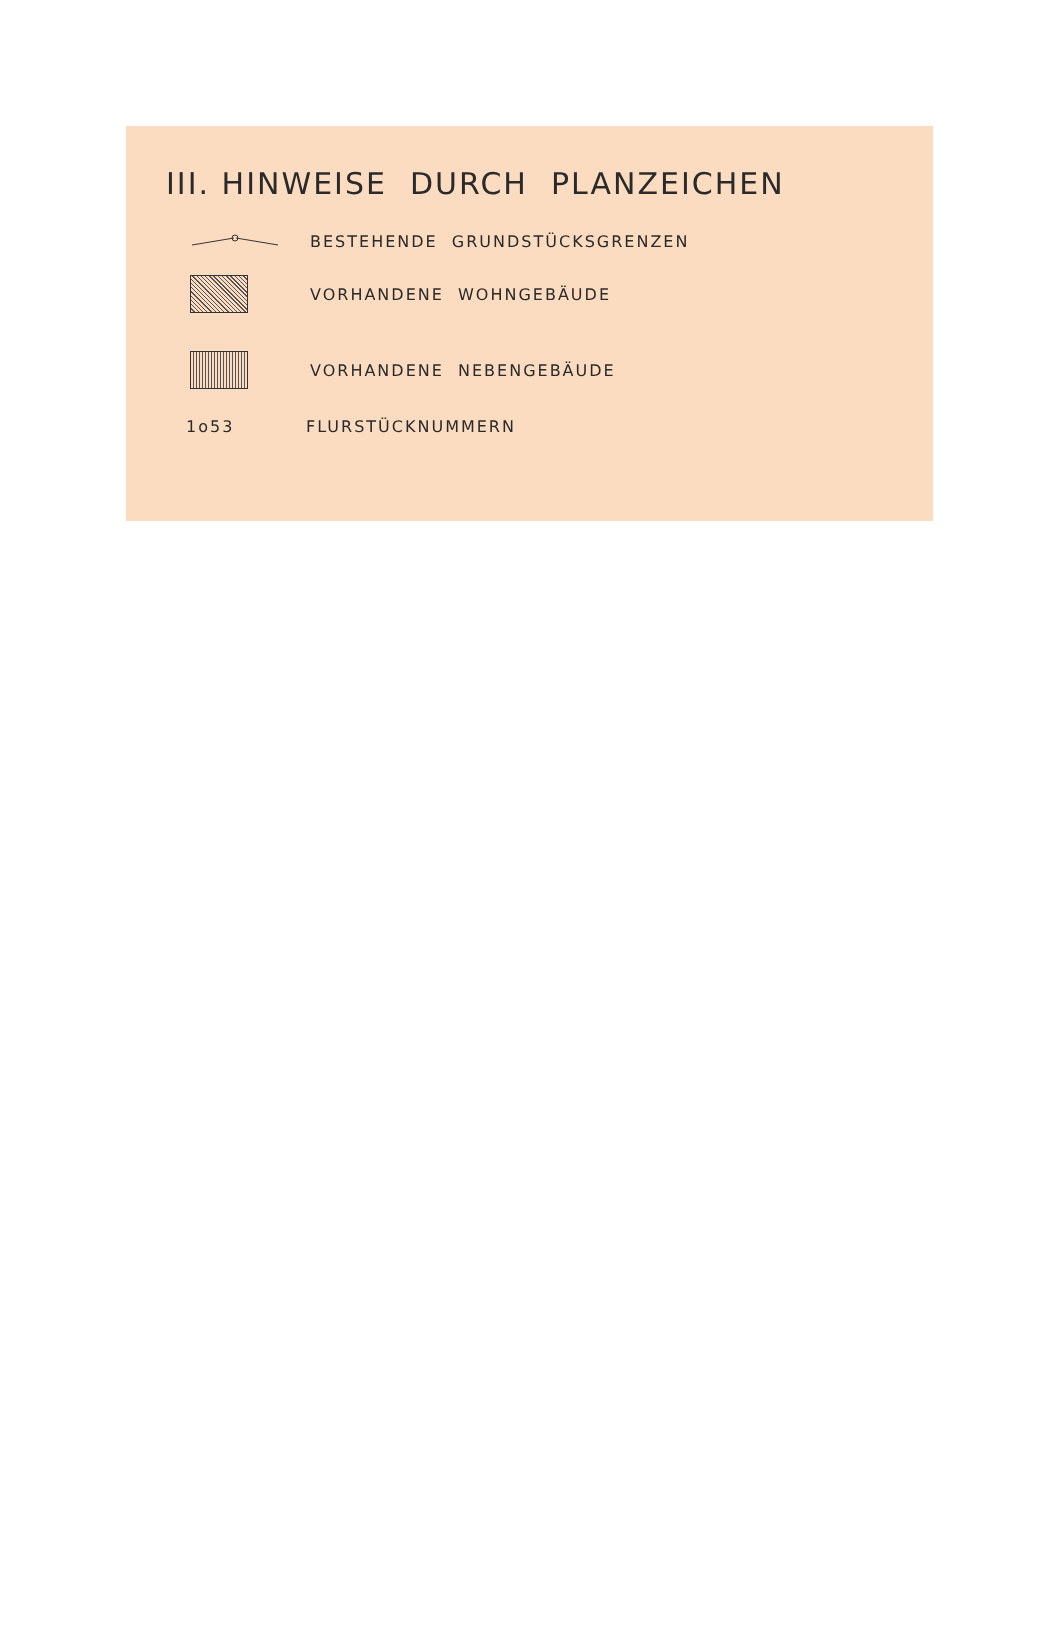III. HINWEISE DURCH PLANZEICHEN
BESTEHENDE GRUNDSTÜCKSGRENZEN
VORHANDENE WOHNGEBÄUDE
VORHANDENE NEBENGEBÄUDE
1o53 FLURSTÜCKNUMMERN